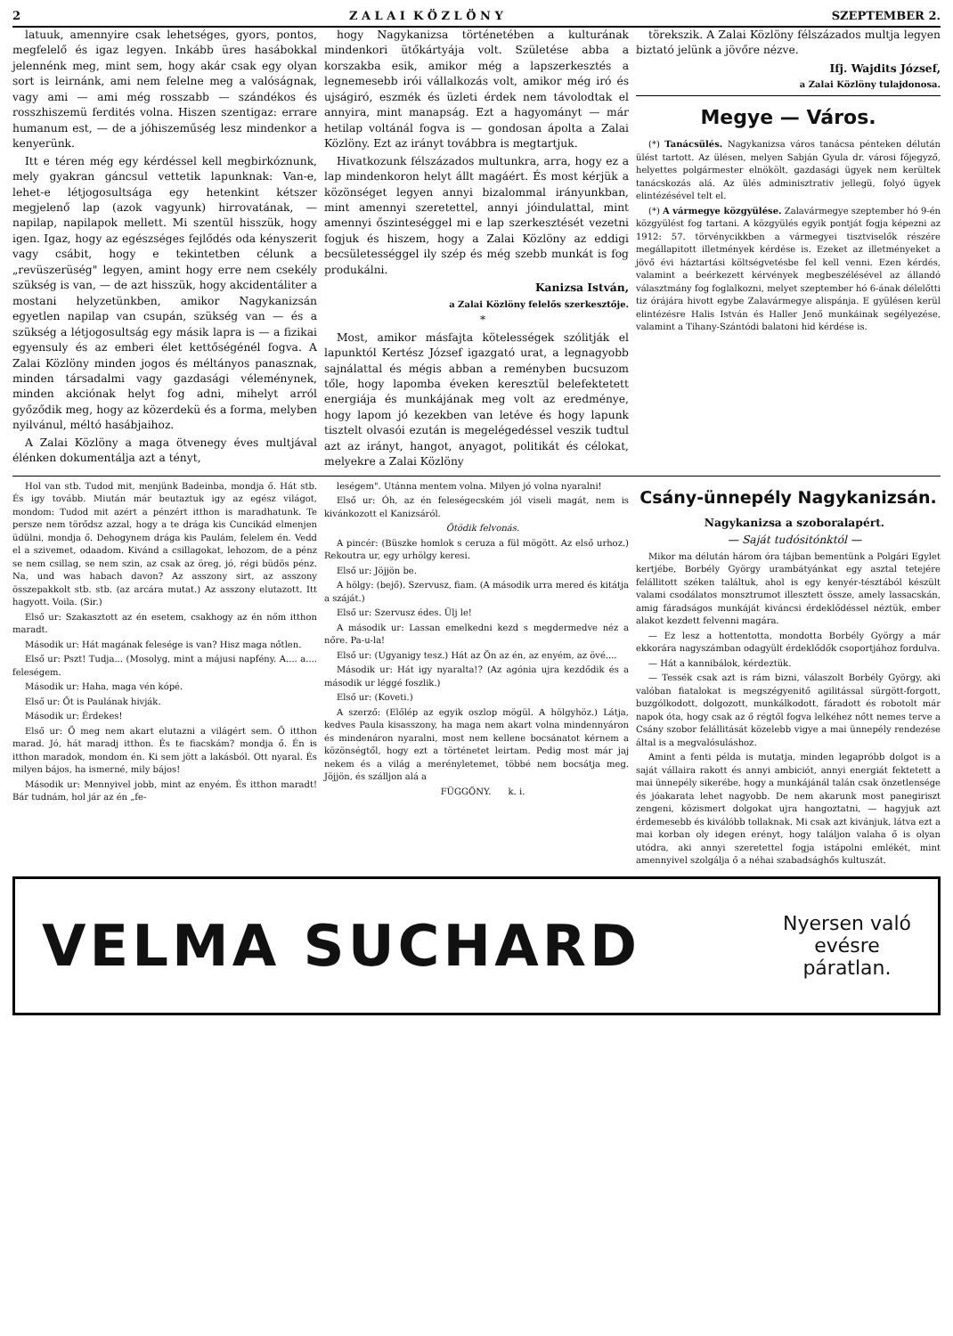2 Z A L A I K Ö Z L Ö N Y SZEPTEMBER 2.
latuuk, amennyire csak lehetséges, gyors, pontos, megfelelő és igaz legyen. Inkább üres hasábokkal jelennénk meg, mint sem, hogy akár csak egy olyan sort is leirnánk, ami nem felelne meg a valóságnak, vagy ami — ami még rosszabb — szándékos és rosszhiszemü ferdités volna. Hiszen szentigaz: errare humanum est, — de a jóhiszeműség lesz mindenkor a kenyerünk.
Itt e téren még egy kérdéssel kell megbirkóznunk, mely gyakran gáncsul vettetik lapunknak: Van-e, lehet-e létjogosultsága egy hetenkint kétszer megjelenő lap (azok vagyunk) hirrovatának, — napilap, napilapok mellett. Mi szentül hisszük, hogy igen. Igaz, hogy az egészséges fejlődés oda kényszerit vagy csábit, hogy e tekintetben célunk a „revüszerüség" legyen, amint hogy erre nem csekély szükség is van, — de azt hisszük, hogy akcidentáliter a mostani helyzetünkben, amikor Nagykanizsán egyetlen napilap van csupán, szükség van — és a szükség a létjogosultság egy másik lapra is — a fizikai egyensuly és az emberi élet kettőségénél fogva. A Zalai Közlöny minden jogos és méltányos panasznak, minden társadalmi vagy gazdasági véleménynek, minden akciónak helyt fog adni, mihelyt arról győződik meg, hogy az közerdekü és a forma, melyben nyilvánul, méltó hasábjaihoz.
A Zalai Közlöny a maga ötvenegy éves multjával élénken dokumentálja azt a tényt,
hogy Nagykanizsa történetében a kulturának mindenkori ütőkártyája volt. Születése abba a korszakba esik, amikor még a lapszerkesztés a legnemesebb irói vállalkozás volt, amikor még iró és ujságiró, eszmék és üzleti érdek nem távolodtak el annyira, mint manapság. Ezt a hagyományt — már hetilap voltánál fogva is — gondosan ápolta a Zalai Közlöny. Ezt az irányt továbbra is megtartjuk.
Hivatkozunk félszázados multunkra, arra, hogy ez a lap mindenkoron helyt állt magáért. És most kérjük a közönséget legyen annyi bizalommal irányunkban, mint amennyi szeretettel, annyi jóindulattal, mint amennyi őszinteséggel mi e lap szerkesztését vezetni fogjuk és hiszem, hogy a Zalai Közlöny az eddigi becsületességgel ily szép és még szebb munkát is fog produkálni.
Kanizsa István,
a Zalai Közlöny felelős szerkesztője.
*
Most, amikor másfajta kötelességek szólitják el lapunktól Kertész József igazgató urat, a legnagyobb sajnálattal és mégis abban a reményben bucsuzom tőle, hogy lapomba éveken keresztül belefektetett energiája és munkájának meg volt az eredménye, hogy lapom jó kezekben van letéve és hogy lapunk tisztelt olvasói ezután is megelégedéssel veszik tudtul azt az irányt, hangot, anyagot, politikát és célokat, melyekre a Zalai Közlöny
törekszik. A Zalai Közlöny félszázados multja legyen biztató jelünk a jövőre nézve.
Ifj. Wajdits József,
a Zalai Közlöny tulajdonosa.
Megye — Város.
(*) Tanácsülés. Nagykanizsa város tanácsa pénteken délután ülést tartott. Az ülésen, melyen Sabján Gyula dr. városi főjegyző, helyettes polgármester elnökölt, gazdasági ügyek nem kerültek tanácskozás alá. Az ülés adminisztrativ jellegü, folyó ügyek elintézésével telt el.
(*) A vármegye közgyülése. Zalavármegye szeptember hó 9-én közgyülést fog tartani. A közgyülés egyik pontját fogja képezni az 1912: 57. törvénycikkben a vármegyei tisztviselők részére megállapitott illetmények kérdése is. Ezeket az illetményeket a jövő évi háztartási költségvetésbe fel kell venni. Ezen kérdés, valamint a beérkezett kérvények megbeszélésével az állandó választmány fog foglalkozni, melyet szeptember hó 6-ának délelőtti tiz órájára hivott egybe Zalavármegye alispánja. E gyülésen kerül elintézésre Halis István és Haller Jenő munkáinak segélyezése, valamint a Tihany-Szántódi balatoni hid kérdése is.
Hol van stb. Tudod mit, menjünk Badeinba, mondja ő. Hát stb. És igy tovább. Miután már beutaztuk igy az egész világot, mondom: Tudod mit azért a pénzért itthon is maradhatunk. Te persze nem törődsz azzal, hogy a te drága kis Cuncikád elmenjen üdülni, mondja ő. Dehogynem drága kis Paulám, felelem én. Vedd el a szivemet, odaadom. Kivánd a csillagokat, lehozom, de a pénz se nem csillag, se nem szin, az csak az öreg, jó, régi büdös pénz. Na, und was habach davon? Az asszony sirt, az asszony összepakkolt stb. stb. (az arcára mutat.) Az asszony elutazott. Itt hagyott. Voila. (Sir.)
Első ur: Szakasztott az én esetem, csakhogy az én nőm itthon maradt.
Második ur: Hát magának felesége is van? Hisz maga nőtlen.
Első ur: Pszt! Tudja... (Mosolyg, mint a májusi napfény. A.... a.... feleségem.
Második ur: Haha, maga vén kópé.
Első ur: Őt is Paulának hivják.
Második ur: Érdekes!
Első ur: Ő meg nem akart elutazni a világért sem. Ő itthon marad. Jó, hát maradj itthon. És te fiacskám? mondja ő. Én is itthon maradok, mondom én. Ki sem jött a lakásból. Ott nyaral. És milyen bájos, ha ismerné, mily bájos!
Második ur: Mennyivel jobb, mint az enyém. És itthon maradt! Bár tudnám, hol jár az én „fe-
leségem". Utánna mentem volna. Milyen jó volna nyaralni!
Első ur: Óh, az én feleségecském jól viseli magát, nem is kivánkozott el Kanizsáról.
Ötödik felvonás.
A pincér: (Büszke homlok s ceruza a fül mögött. Az első urhoz.) Rekoutra ur, egy urhölgy keresi.
Első ur: Jöjjön be.
A hölgy: (bejő). Szervusz, fiam. (A második urra mered és kitátja a száját.)
Első ur: Szervusz édes. Ülj le!
A második ur: Lassan emelkedni kezd s megdermedve néz a nőre. Pa-u-la!
Első ur: (Ugyanigy tesz.) Hát az Ön az én, az enyém, az övé....
Második ur: Hát igy nyaralta!? (Az agónia ujra kezdődik és a második ur léggé foszlik.)
Első ur: (Koveti.)
A szerző: (Előlép az egyik oszlop mögül. A hölgyhöz.) Látja, kedves Paula kisasszony, ha maga nem akart volna mindennyáron és mindenáron nyaralni, most nem kellene bocsánatot kérnem a közönségtől, hogy ezt a történetet leirtam. Pedig most már jaj nekem és a világ a merényletemet, többé nem bocsátja meg. Jöjjön, és szálljon alá a
FÜGGÖNY. k. i.
Csány-ünnepély Nagykanizsán.
Nagykanizsa a szoboralapért.
— Saját tudósitónktól —
Mikor ma délután három óra tájban bementünk a Polgári Egylet kertjébe, Borbély György urambátyánkat egy asztal tetejére felállitott széken találtuk, ahol is egy kenyér-tésztából készült valami csodálatos monsztrumot illesztett össze, amely lassacskán, amig fáradságos munkáját kiváncsi érdeklődéssel néztük, ember alakot kezdett felvenni magára.
— Ez lesz a hottentotta, mondotta Borbély György a már ekkorára nagyszámban odagyült érdeklődők csoportjához fordulva.
— Hát a kannibálok, kérdeztük.
— Tessék csak azt is rám bizni, válaszolt Borbély György, aki valóban fiatalokat is megszégyenitő agilitással sürgött-forgott, buzgólkodott, dolgozott, munkálkodott, fáradott és robotolt már napok óta, hogy csak az ő régtől fogva lelkéhez nőtt nemes terve a Csány szobor felállitását közelebb vigye a mai ünnepély rendezése által is a megvalósuláshoz.
Amint a fenti példa is mutatja, minden legapróbb dolgot is a saját vállaira rakott és annyi ambiciót, annyi energiát fektetett a mai ünnepély sikerébe, hogy a munkájánál talán csak önzetlensége és jóakarata lehet nagyobb. De nem akarunk most panegiriszt zengeni, közismert dolgokat ujra hangoztatni, — hagyjuk azt érdemesebb és kiválóbb tollaknak. Mi csak azt kivánjuk, látva ezt a mai korban oly idegen erényt, hogy találjon valaha ő is olyan utódra, aki annyi szeretettel fogja istápolni emlékét, mint amennyivel szolgálja ő a néhai szabadsághős kultuszát.
VELMA SUCHARD Nyersen való
evésre
páratlan.